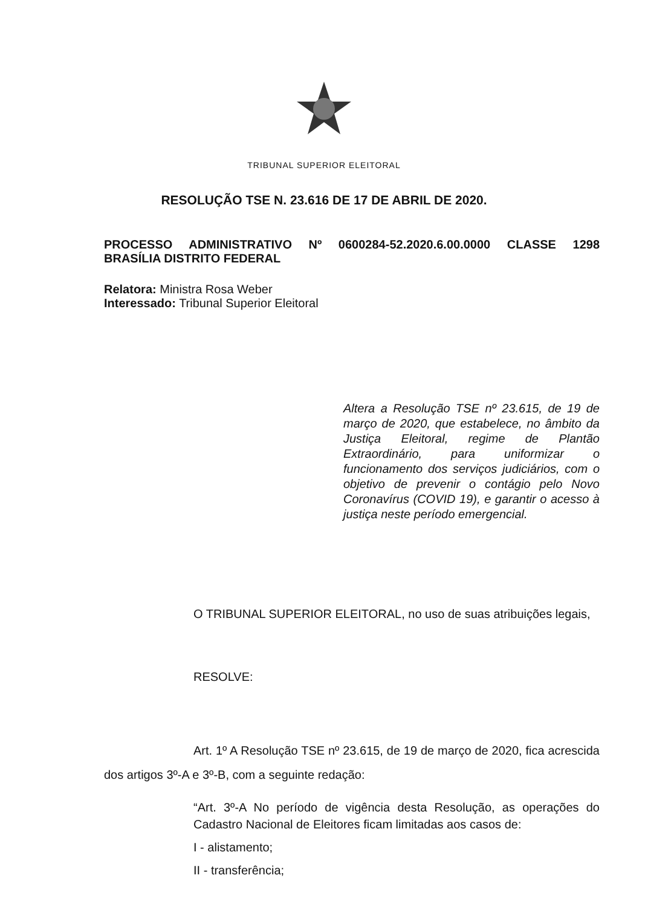TRIBUNAL SUPERIOR ELEITORAL
RESOLUÇÃO TSE N. 23.616 DE 17 DE ABRIL DE 2020.
PROCESSO ADMINISTRATIVO Nº 0600284-52.2020.6.00.0000 CLASSE 1298
BRASÍLIA DISTRITO FEDERAL
Relatora: Ministra Rosa Weber
Interessado: Tribunal Superior Eleitoral
Altera a Resolução TSE nº 23.615, de 19 de março de 2020, que estabelece, no âmbito da Justiça Eleitoral, regime de Plantão Extraordinário, para uniformizar o funcionamento dos serviços judiciários, com o objetivo de prevenir o contágio pelo Novo Coronavírus (COVID 19), e garantir o acesso à justiça neste período emergencial.
O TRIBUNAL SUPERIOR ELEITORAL, no uso de suas atribuições legais,
RESOLVE:
Art. 1º A Resolução TSE nº 23.615, de 19 de março de 2020, fica acrescida dos artigos 3º-A e 3º-B, com a seguinte redação:
“Art. 3º-A No período de vigência desta Resolução, as operações do Cadastro Nacional de Eleitores ficam limitadas aos casos de:
I - alistamento;
II - transferência;